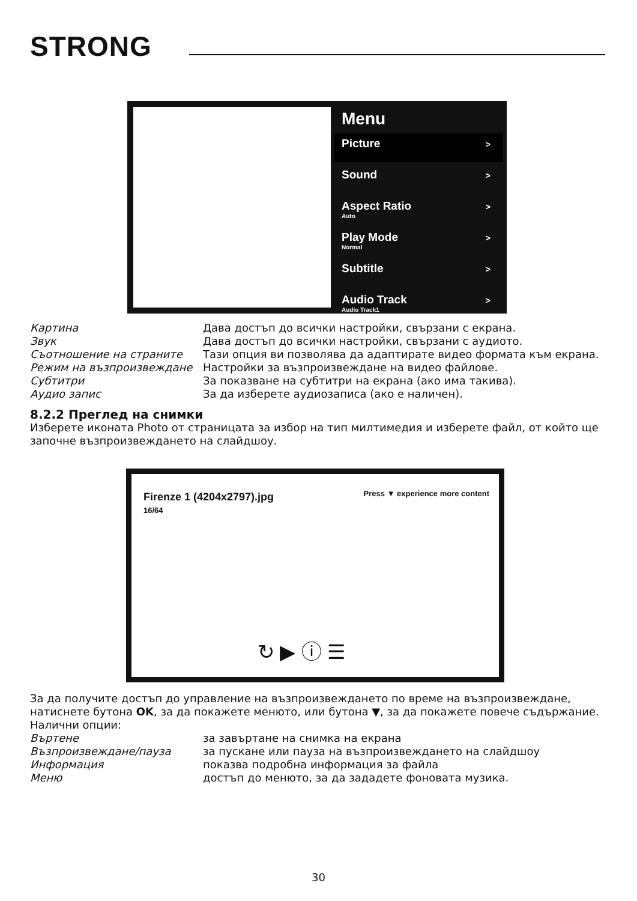STRONG
Menu
Picture >
Sound >
Aspect Ratio
Auto >
Play Mode
Normal >
Subtitle >
Audio Track
Audio Track1 >
Картина Дава достъп до всички настройки, свързани с екрана.
Звук Дава достъп до всички настройки, свързани с аудиото.
Съотношение на страните Тази опция ви позволява да адаптирате видео формата към екрана.
Режим на възпроизвеждане Настройки за възпроизвеждане на видео файлове.
Субтитри За показване на субтитри на екрана (ако има такива).
Аудио запис За да изберете аудиозаписа (ако е наличен).
8.2.2 Преглед на снимки
Изберете иконата Photo от страницата за избор на тип милтимедия и изберете файл, от който ще започне възпроизвеждането на слайдшоу.
Firenze 1 (4204x2797).jpg
16/64
Press ▼ experience more content
↻ ▶ ⓘ ☰
За да получите достъп до управление на възпроизвеждането по време на възпроизвеждане, натиснете бутона OK, за да покажете менюто, или бутона ▼, за да покажете повече съдържание.
Налични опции:
Въртене за завъртане на снимка на екрана
Възпроизвеждане/пауза за пускане или пауза на възпроизвеждането на слайдшоу
Информация показва подробна информация за файла
Меню достъп до менюто, за да зададете фоновата музика.
30